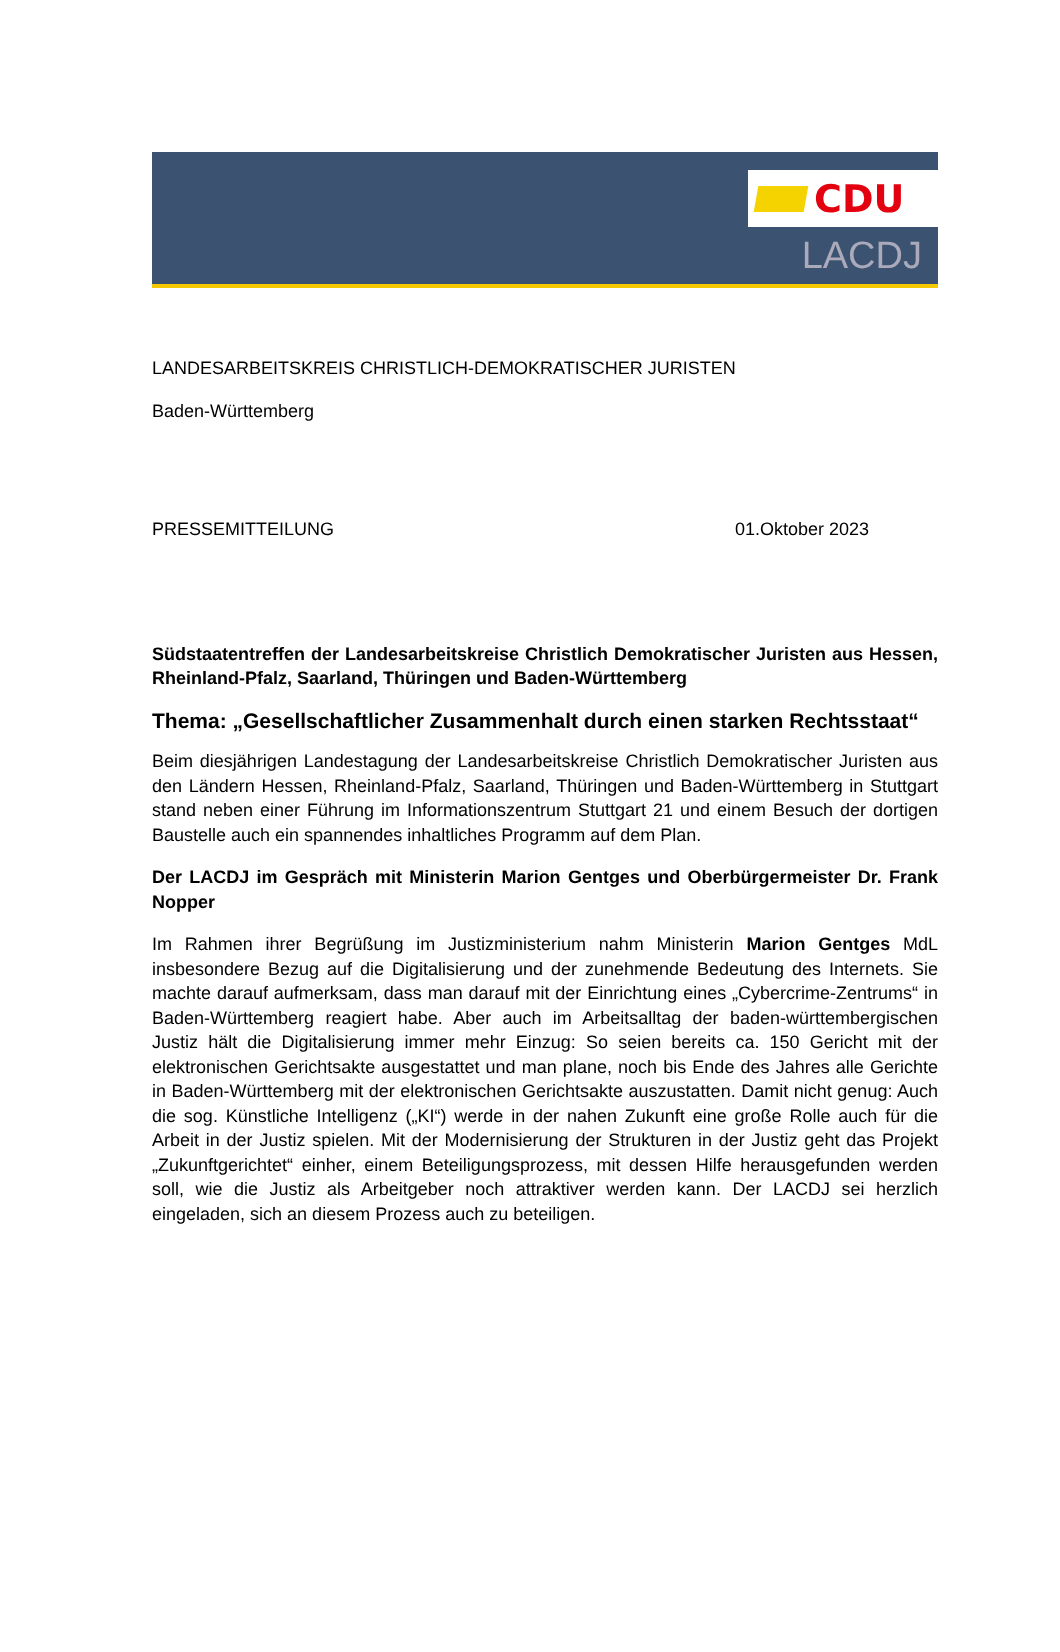CDU
LACDJ
LANDESARBEITSKREIS CHRISTLICH-DEMOKRATISCHER JURISTEN
Baden-Württemberg
PRESSEMITTEILUNG 01.Oktober 2023
Südstaatentreffen der Landesarbeitskreise Christlich Demokratischer Juristen aus Hessen, Rheinland-Pfalz, Saarland, Thüringen und Baden-Württemberg
Thema: „Gesellschaftlicher Zusammenhalt durch einen starken Rechtsstaat“
Beim diesjährigen Landestagung der Landesarbeitskreise Christlich Demokratischer Juristen aus den Ländern Hessen, Rheinland-Pfalz, Saarland, Thüringen und Baden-Württemberg in Stuttgart stand neben einer Führung im Informationszentrum Stuttgart 21 und einem Besuch der dortigen Baustelle auch ein spannendes inhaltliches Programm auf dem Plan.
Der LACDJ im Gespräch mit Ministerin Marion Gentges und Oberbürgermeister Dr. Frank Nopper
Im Rahmen ihrer Begrüßung im Justizministerium nahm Ministerin Marion Gentges MdL insbesondere Bezug auf die Digitalisierung und der zunehmende Bedeutung des Internets. Sie machte darauf aufmerksam, dass man darauf mit der Einrichtung eines „Cybercrime-Zentrums“ in Baden-Württemberg reagiert habe. Aber auch im Arbeitsalltag der baden-württembergischen Justiz hält die Digitalisierung immer mehr Einzug: So seien bereits ca. 150 Gericht mit der elektronischen Gerichtsakte ausgestattet und man plane, noch bis Ende des Jahres alle Gerichte in Baden-Württemberg mit der elektronischen Gerichtsakte auszustatten. Damit nicht genug: Auch die sog. Künstliche Intelligenz („KI“) werde in der nahen Zukunft eine große Rolle auch für die Arbeit in der Justiz spielen. Mit der Modernisierung der Strukturen in der Justiz geht das Projekt „Zukunftgerichtet“ einher, einem Beteiligungsprozess, mit dessen Hilfe herausgefunden werden soll, wie die Justiz als Arbeitgeber noch attraktiver werden kann. Der LACDJ sei herzlich eingeladen, sich an diesem Prozess auch zu beteiligen.